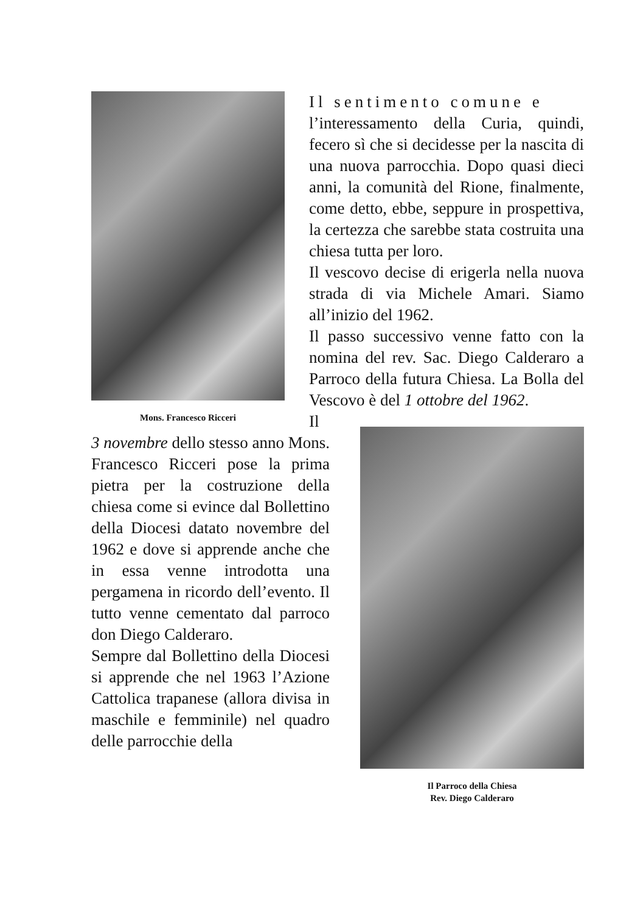Mons. Francesco Ricceri
Il sentimento comune e
l’interessamento della Curia, quindi, fecero sì che si decidesse per la nascita di una nuova parrocchia. Dopo quasi dieci anni, la comunità del Rione, finalmente, come detto, ebbe, seppure in prospettiva, la certezza che sarebbe stata costruita una chiesa tutta per loro.
Il vescovo decise di erigerla nella nuova strada di via Michele Amari. Siamo all’inizio del 1962.
Il passo successivo venne fatto con la nomina del rev. Sac. Diego Calderaro a Parroco della futura Chiesa. La Bolla del Vescovo è del 1 ottobre del 1962.
Il Parroco della Chiesa
Rev. Diego Calderaro
Il 3 novembre dello stesso anno Mons. Francesco Ricceri pose la prima pietra per la costruzione della chiesa come si evince dal Bollettino della Diocesi datato novembre del 1962 e dove si apprende anche che in essa venne introdotta una pergamena in ricordo dell’evento. Il tutto venne cementato dal parroco don Diego Calderaro.
Sempre dal Bollettino della Diocesi si apprende che nel 1963 l’Azione Cattolica trapanese (allora divisa in maschile e femminile) nel quadro delle parrocchie della